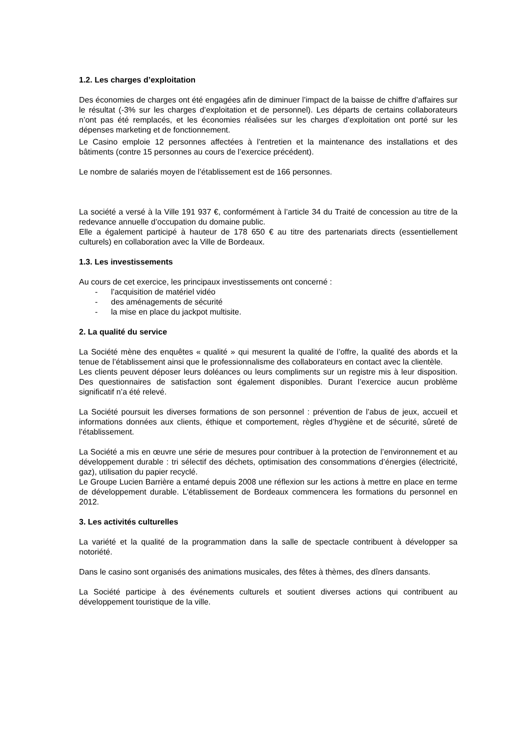1.2. Les charges d’exploitation
Des économies de charges ont été engagées afin de diminuer l’impact de la baisse de chiffre d’affaires sur le résultat (-3% sur les charges d’exploitation et de personnel). Les départs de certains collaborateurs n’ont pas été remplacés, et les économies réalisées sur les charges d’exploitation ont porté sur les dépenses marketing et de fonctionnement.
Le Casino emploie 12 personnes affectées à l’entretien et la maintenance des installations et des bâtiments (contre 15 personnes au cours de l’exercice précédent).
Le nombre de salariés moyen de l’établissement est de 166 personnes.
La société a versé à la Ville 191 937 €, conformément à l’article 34 du Traité de concession au titre de la redevance annuelle d’occupation du domaine public.
Elle a également participé à hauteur de 178 650 € au titre des partenariats directs (essentiellement culturels) en collaboration avec la Ville de Bordeaux.
1.3. Les investissements
Au cours de cet exercice, les principaux investissements ont concerné :
- l’acquisition de matériel vidéo
- des aménagements de sécurité
- la mise en place du jackpot multisite.
2. La qualité du service
La Société mène des enquêtes « qualité » qui mesurent la qualité de l’offre, la qualité des abords et la tenue de l’établissement ainsi que le professionnalisme des collaborateurs en contact avec la clientèle.
Les clients peuvent déposer leurs doléances ou leurs compliments sur un registre mis à leur disposition. Des questionnaires de satisfaction sont également disponibles. Durant l’exercice aucun problème significatif n’a été relevé.
La Société poursuit les diverses formations de son personnel : prévention de l’abus de jeux, accueil et informations données aux clients, éthique et comportement, règles d’hygiène et de sécurité, sûreté de l’établissement.
La Société a mis en œuvre une série de mesures pour contribuer à la protection de l’environnement et au développement durable : tri sélectif des déchets, optimisation des consommations d’énergies (électricité, gaz), utilisation du papier recyclé.
Le Groupe Lucien Barrière a entamé depuis 2008 une réflexion sur les actions à mettre en place en terme de développement durable. L’établissement de Bordeaux commencera les formations du personnel en 2012.
3. Les activités culturelles
La variété et la qualité de la programmation dans la salle de spectacle contribuent à développer sa notoriété.
Dans le casino sont organisés des animations musicales, des fêtes à thèmes, des dîners dansants.
La Société participe à des événements culturels et soutient diverses actions qui contribuent au développement touristique de la ville.